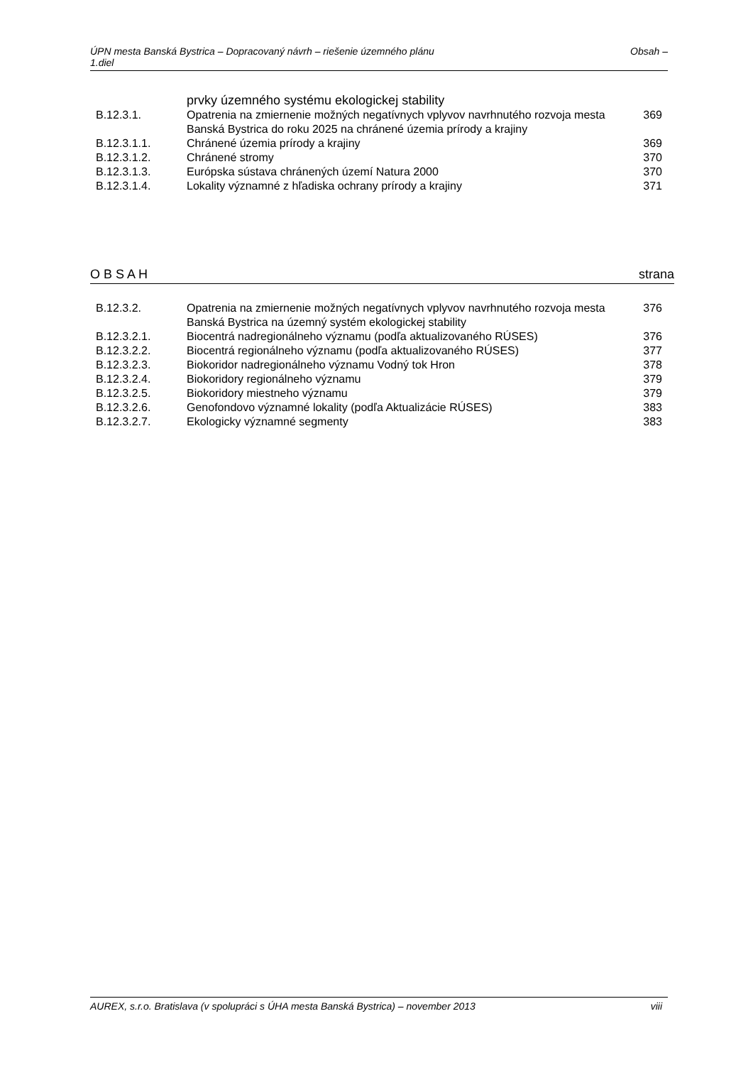Obsah – ÚPN mesta Banská Bystrica – Dopracovaný návrh – riešenie územného plánu
1.diel
| | prvky územného systému ekologickej stability | |
| B.12.3.1. | Opatrenia na zmiernenie možných negatívnych vplyvov navrhnutého rozvoja mesta Banská Bystrica do roku 2025 na chránené územia prírody a krajiny | 369 |
| B.12.3.1.1. | Chránené územia prírody a krajiny | 369 |
| B.12.3.1.2. | Chránené stromy | 370 |
| B.12.3.1.3. | Európska sústava chránených území Natura 2000 | 370 |
| B.12.3.1.4. | Lokality významné z hľadiska ochrany prírody a krajiny | 371 |
strana O B S A H
| B.12.3.2. | Opatrenia na zmiernenie možných negatívnych vplyvov navrhnutého rozvoja mesta Banská Bystrica na územný systém ekologickej stability | 376 |
| B.12.3.2.1. | Biocentrá nadregionálneho významu (podľa aktualizovaného RÚSES) | 376 |
| B.12.3.2.2. | Biocentrá regionálneho významu (podľa aktualizovaného RÚSES) | 377 |
| B.12.3.2.3. | Biokoridor nadregionálneho významu Vodný tok Hron | 378 |
| B.12.3.2.4. | Biokoridory regionálneho významu | 379 |
| B.12.3.2.5. | Biokoridory miestneho významu | 379 |
| B.12.3.2.6. | Genofondovo významné lokality (podľa Aktualizácie RÚSES) | 383 |
| B.12.3.2.7. | Ekologicky významné segmenty | 383 |
viii AUREX, s.r.o. Bratislava (v spolupráci s ÚHA mesta Banská Bystrica) – november 2013